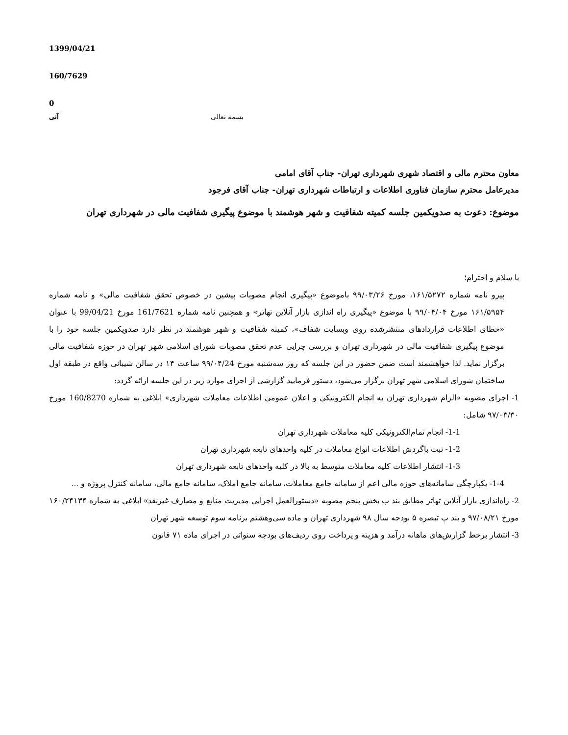1399/04/21
160/7629
0
آنی بسمه تعالی
معاون محترم مالی و اقتصاد شهری شهرداری تهران- جناب آقای امامی
مدیرعامل محترم سازمان فناوری اطلاعات و ارتباطات شهرداری تهران- جناب آقای فرجود
موضوع: دعوت به صدویکمین جلسه کمیته شفافیت و شهر هوشمند با موضوع پیگیری شفافیت مالی در شهرداری تهران
با سلام و احترام؛
پیرو نامه شماره ۱۶۱/۵۲۷۲، مورخ ۹۹/۰۳/۲۶ باموضوع «پیگیری انجام مصوبات پیشین در خصوص تحقق شفافیت مالی» و نامه شماره ۱۶۱/۵۹۵۴ مورخ ۹۹/۰۴/۰۴ با موضوع «پیگیری راه اندازی بازار آنلاین تهاتر» و همچنین نامه شماره 161/7621 مورخ 99/04/21 با عنوان «خطای اطلاعات قراردادهای منتشرشده روی وبسایت شفاف»، کمیته شفافیت و شهر هوشمند در نظر دارد صدویکمین جلسه خود را با موضوع پیگیری شفافیت مالی در شهرداری تهران و بررسی چرایی عدم تحقق مصوبات شورای اسلامی شهر تهران در حوزه شفافیت مالی برگزار نماید. لذا خواهشمند است ضمن حضور در این جلسه که روز سه‌شنبه مورخ ۹۹/۰۴/24 ساعت ۱۴ در سالن شیبانی واقع در طبقه اول ساختمان شورای اسلامی شهر تهران برگزار می‌شود، دستور فرمایید گزارشی از اجرای موارد زیر در این جلسه ارائه گردد:
1- اجرای مصوبه «الزام شهرداری تهران به انجام الکترونیکی و اعلان عمومی اطلاعات معاملات شهرداری» ابلاغی به شماره 160/8270 مورخ ۹۷/۰۳/۳۰ شامل:
1-1- انجام تمام‌الکترونیکی کلیه معاملات شهرداری تهران
1-2- ثبت باگردش اطلاعات انواع معاملات در کلیه واحدهای تابعه شهرداری تهران
1-3- انتشار اطلاعات کلیه معاملات متوسط به بالا در کلیه واحدهای تابعه شهرداری تهران
1-4- یکپارچگی سامانه‌های حوزه مالی اعم از سامانه جامع معاملات، سامانه جامع املاک، سامانه جامع مالی، سامانه کنترل پروژه و ...
2- راه‌اندازی بازار آنلاین تهاتر مطابق بند ب بخش پنجم مصوبه «دستورالعمل اجرایی مدیریت منابع و مصارف غیرنقد» ابلاغی به شماره ۱۶۰/۲۴۱۳۴ مورخ ۹۷/۰۸/۲۱ و بند پ تبصره ۵ بودجه سال ۹۸ شهرداری تهران و ماده سی‌وهشتم برنامه سوم توسعه شهر تهران
3- انتشار برخط گزارش‌های ماهانه درآمد و هزینه و پرداخت روی ردیف‌های بودجه سنواتی در اجرای ماده ۷۱ قانون